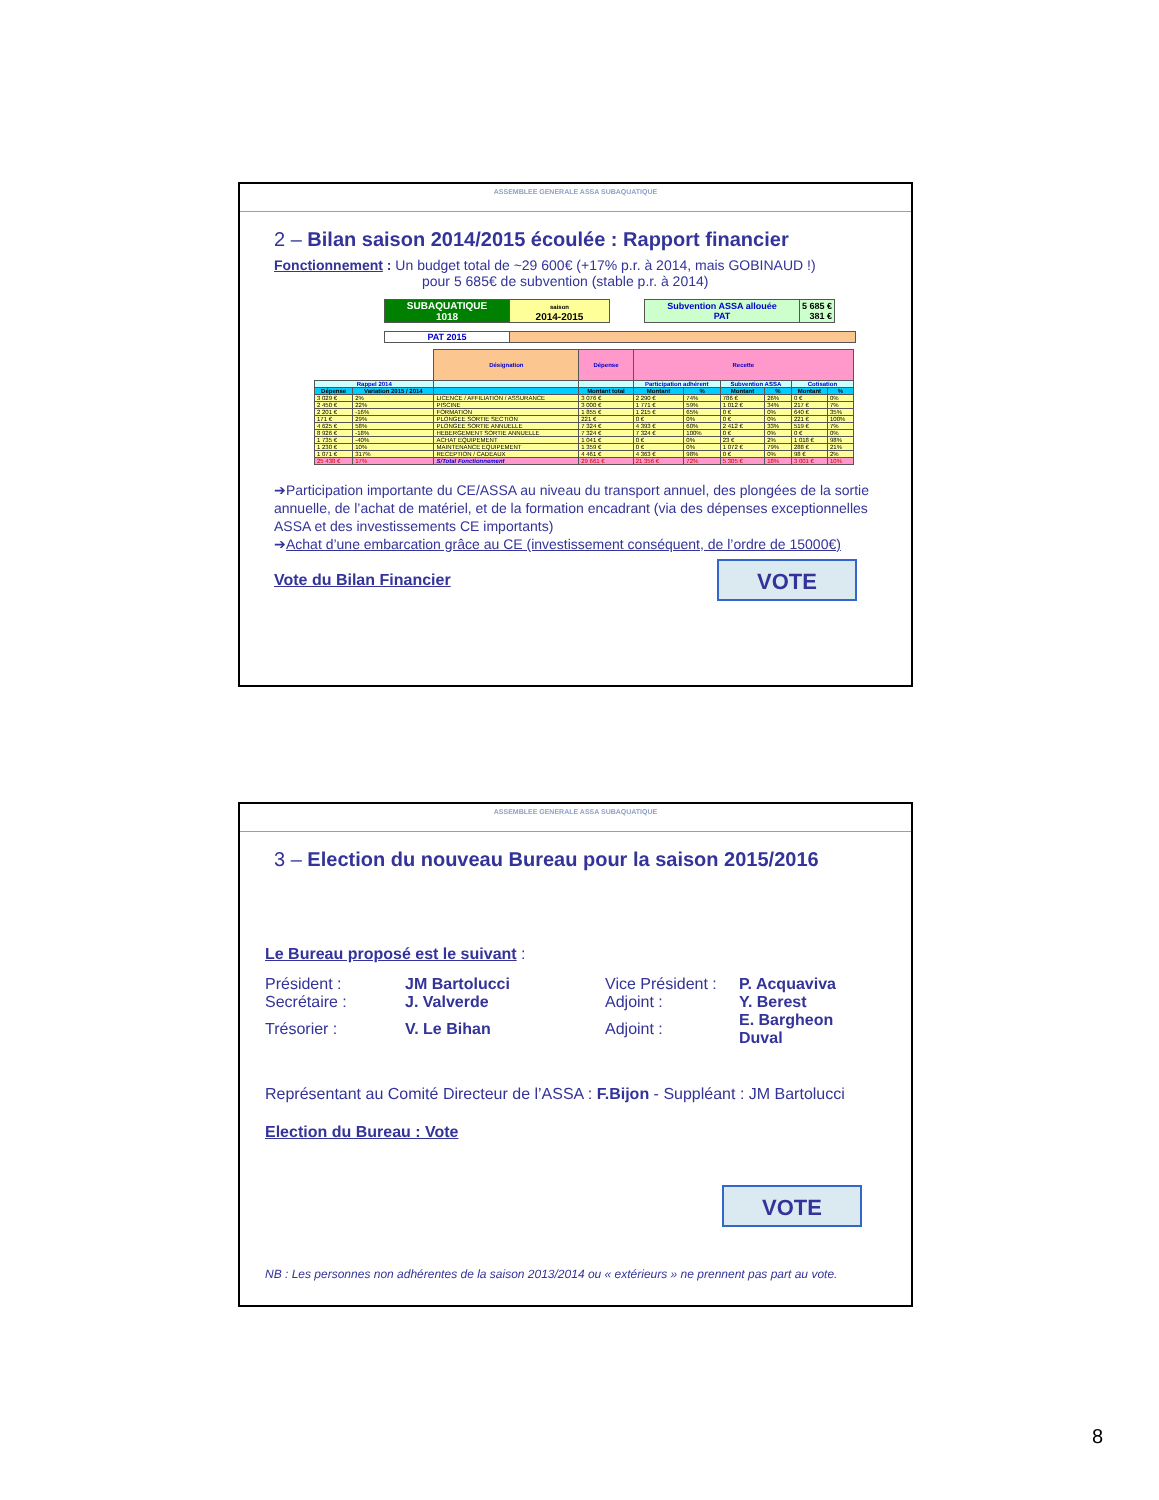ASSEMBLEE GENERALE ASSA SUBAQUATIQUE
2 – Bilan saison 2014/2015 écoulée : Rapport financier
Fonctionnement : Un budget total de ~29 600€ (+17% p.r. à 2014, mais GOBINAUD !)
pour 5 685€ de subvention (stable p.r. à 2014)
| SUBAQUATIQUE 1018 | saison 2014-2015 |
| Subvention ASSA allouée PAT | 5 685 € 381 € |
| PAT 2015 | |
| | | Désignation | Dépense | Recette | | | | | |
| Rappel 2014 | | | | Participation adhérent | | Subvention ASSA | | Cotisation | |
| Dépense | Variation 2015 / 2014 | | Montant total | Montant | % | Montant | % | Montant | % |
| 3 029 € | 2% | LICENCE / AFFILIATION / ASSURANCE | 3 076 € | 2 290 € | 74% | 786 € | 26% | 0 € | 0% |
| 2 450 € | 22% | PISCINE | 3 000 € | 1 771 € | 59% | 1 012 € | 34% | 217 € | 7% |
| 2 201 € | -16% | FORMATION | 1 855 € | 1 215 € | 65% | 0 € | 0% | 640 € | 35% |
| 171 € | 29% | PLONGEE SORTIE SECTION | 221 € | 0 € | 0% | 0 € | 0% | 221 € | 100% |
| 4 625 € | 58% | PLONGEE SORTIE ANNUELLE | 7 324 € | 4 393 € | 60% | 2 412 € | 33% | 519 € | 7% |
| 8 926 € | -18% | HEBERGEMENT SORTIE ANNUELLE | 7 324 € | 7 324 € | 100% | 0 € | 0% | 0 € | 0% |
| 1 735 € | -40% | ACHAT EQUIPEMENT | 1 041 € | 0 € | 0% | 23 € | 2% | 1 018 € | 98% |
| 1 230 € | 10% | MAINTENANCE EQUIPEMENT | 1 359 € | 0 € | 0% | 1 072 € | 79% | 288 € | 21% |
| 1 071 € | 317% | RECEPTION / CADEAUX | 4 461 € | 4 363 € | 98% | 0 € | 0% | 98 € | 2% |
| 25 438 € | 17% | S/Total Fonctionnement | 29 661 € | 21 356 € | 72% | 5 305 € | 18% | 3 001 € | 10% |
➔Participation importante du CE/ASSA au niveau du transport annuel, des plongées de la sortie annuelle, de l’achat de matériel, et de la formation encadrant (via des dépenses exceptionnelles ASSA et des investissements CE importants)
➔Achat d’une embarcation grâce au CE (investissement conséquent, de l’ordre de 15000€)
Vote du Bilan Financier
VOTE
ASSEMBLEE GENERALE ASSA SUBAQUATIQUE
3 – Election du nouveau Bureau pour la saison 2015/2016
Le Bureau proposé est le suivant :
| Président : | JM Bartolucci | Vice Président : | P. Acquaviva |
| Secrétaire : | J. Valverde | Adjoint : | Y. Berest |
| Trésorier : | V. Le Bihan | Adjoint : | E. Bargheon Duval |
Représentant au Comité Directeur de l’ASSA : F.Bijon - Suppléant : JM Bartolucci
Election du Bureau : Vote
VOTE
NB : Les personnes non adhérentes de la saison 2013/2014 ou « extérieurs » ne prennent pas part au vote.
8